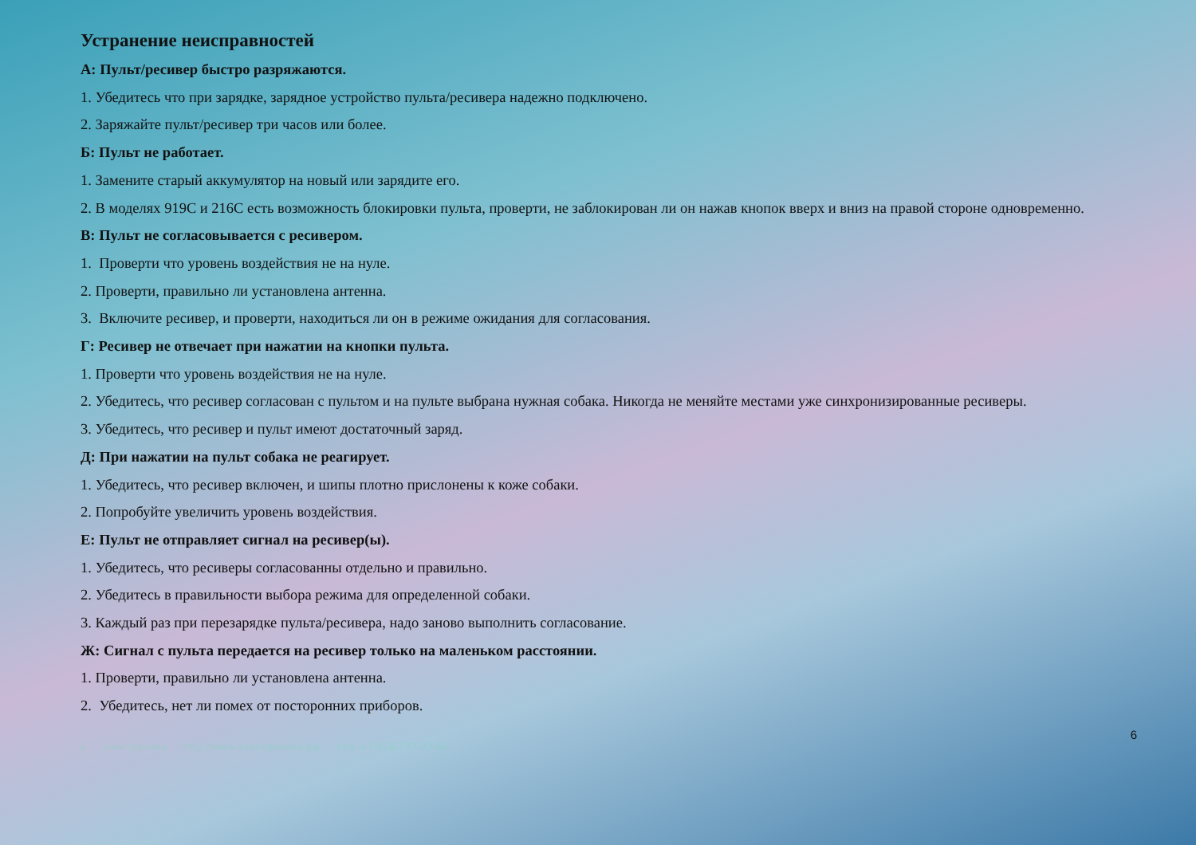Устранение неисправностей
А: Пульт/ресивер быстро разряжаются.
1. Убедитесь что при зарядке, зарядное устройство пульта/ресивера надежно подключено.
2. Заряжайте пульт/ресивер три часов или более.
Б: Пульт не работает.
1. Замените старый аккумулятор на новый или зарядите его.
2. В моделях 919С и 216С есть возможность блокировки пульта, проверти, не заблокирован ли он нажав кнопок вверх и вниз на правой стороне одновременно.
В: Пульт не согласовывается с ресивером.
1. Проверти что уровень воздействия не на нуле.
2. Проверти, правильно ли установлена антенна.
3. Включите ресивер, и проверти, находиться ли он в режиме ожидания для согласования.
Г: Ресивер не отвечает при нажатии на кнопки пульта.
1. Проверти что уровень воздействия не на нуле.
2. Убедитесь, что ресивер согласован с пультом и на пульте выбрана нужная собака. Никогда не меняйте местами уже синхронизированные ресиверы.
3. Убедитесь, что ресивер и пульт имеют достаточный заряд.
Д: При нажатии на пульт собака не реагирует.
1. Убедитесь, что ресивер включен, и шипы плотно прислонены к коже собаки.
2. Попробуйте увеличить уровень воздействия.
Е: Пульт не отправляет сигнал на ресивер(ы).
1. Убедитесь, что ресиверы согласованны отдельно и правильно.
2. Убедитесь в правильности выбора режима для определенной собаки.
3. Каждый раз при перезарядке пульта/ресивера, надо заново выполнить согласование.
Ж: Сигнал с пульта передается на ресивер только на маленьком расстоянии.
1. Проверти, правильно ли установлена антенна.
2. Убедитесь, нет ли помех от посторонних приборов.
6
ё электроника http://www.электроника.рф тел. +7-928-777-37-65